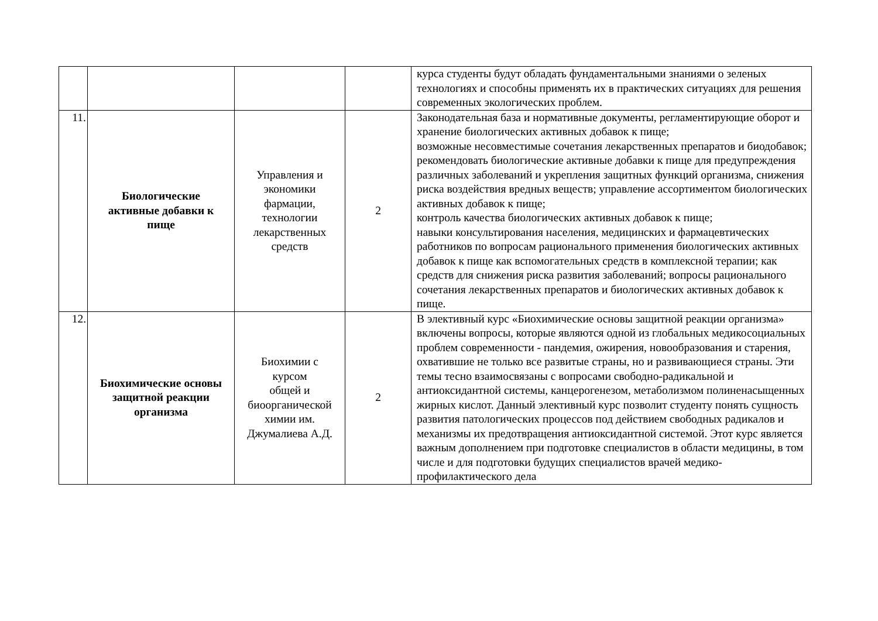| | | | | курса студенты будут обладать фундаментальными знаниями о зеленых технологиях и способны применять их в практических ситуациях для решения современных экологических проблем. |
| 11. | Биологические активные добавки к пище | Управления и экономики фармации, технологии лекарственных средств | 2 | Законодательная база и нормативные документы, регламентирующие оборот и хранение биологических активных добавок к пище; возможные несовместимые сочетания лекарственных препаратов и биодобавок; рекомендовать биологические активные добавки к пище для предупреждения различных заболеваний и укрепления защитных функций организма, снижения риска воздействия вредных веществ; управление ассортиментом биологических активных добавок к пище; контроль качества биологических активных добавок к пище; навыки консультирования населения, медицинских и фармацевтических работников по вопросам рационального применения биологических активных добавок к пище как вспомогательных средств в комплексной терапии; как средств для снижения риска развития заболеваний; вопросы рационального сочетания лекарственных препаратов и биологических активных добавок к пище. |
| 12. | Биохимические основы защитной реакции организма | Биохимии с курсом общей и биоорганической химии им. Джумалиева А.Д. | 2 | В элективный курс «Биохимические основы защитной реакции организма» включены вопросы, которые являются одной из глобальных медикосоциальных проблем современности - пандемия, ожирения, новообразования и старения, охватившие не только все развитые страны, но и развивающиеся страны. Эти темы тесно взаимосвязаны с вопросами свободно-радикальной и антиоксидантной системы, канцерогенезом, метаболизмом полиненасыщенных жирных кислот. Данный элективный курс позволит студенту понять сущность развития патологических процессов под действием свободных радикалов и механизмы их предотвращения антиоксидантной системой. Этот курс является важным дополнением при подготовке специалистов в области медицины, в том числе и для подготовки будущих специалистов врачей медико-профилактического дела |